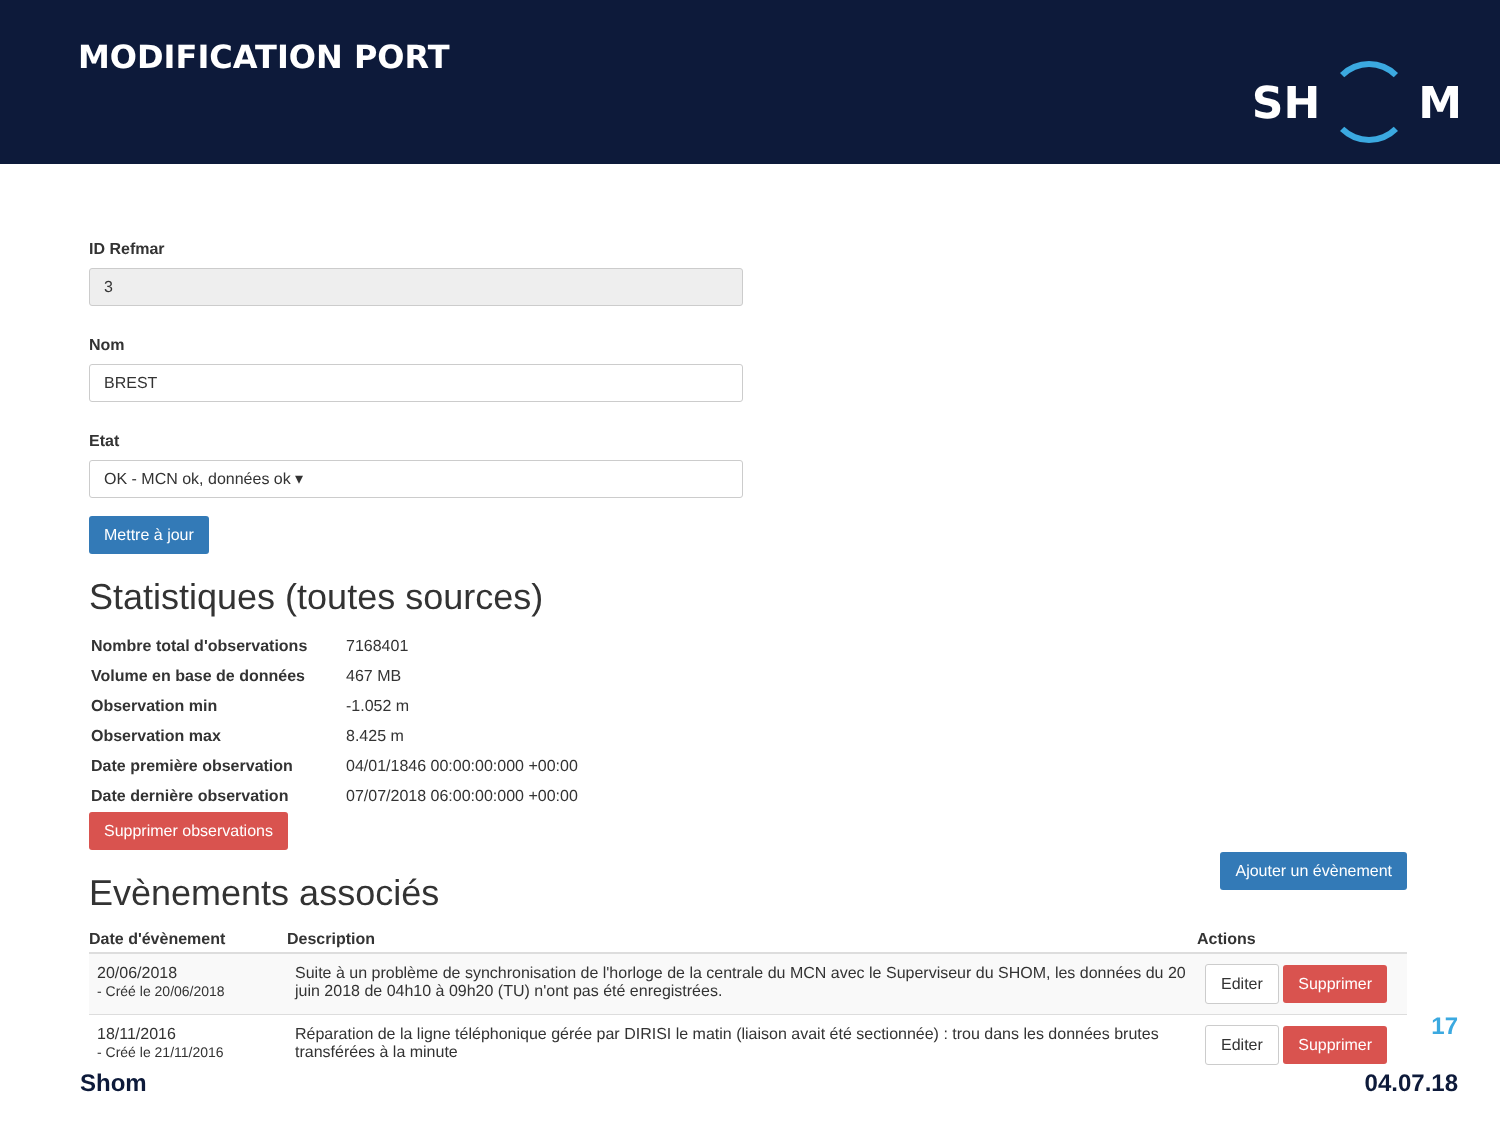MODIFICATION PORT
SH
M
ID Refmar
3
Nom
BREST
Etat
OK - MCN ok, données ok ▾
Mettre à jour
Statistiques (toutes sources)
| Nombre total d'observations | 7168401 |
| Volume en base de données | 467 MB |
| Observation min | -1.052 m |
| Observation max | 8.425 m |
| Date première observation | 04/01/1846 00:00:00:000 +00:00 |
| Date dernière observation | 07/07/2018 06:00:00:000 +00:00 |
Supprimer observations
Evènements associés
Ajouter un évènement
| Date d'évènement | Description | Actions |
| --- | --- | --- |
| 20/06/2018 - Créé le 20/06/2018 | Suite à un problème de synchronisation de l'horloge de la centrale du MCN avec le Superviseur du SHOM, les données du 20 juin 2018 de 04h10 à 09h20 (TU) n'ont pas été enregistrées. | Editer Supprimer |
| 18/11/2016 - Créé le 21/11/2016 | Réparation de la ligne téléphonique gérée par DIRISI le matin (liaison avait été sectionnée) : trou dans les données brutes transférées à la minute | Editer Supprimer |
17
Shom 04.07.18